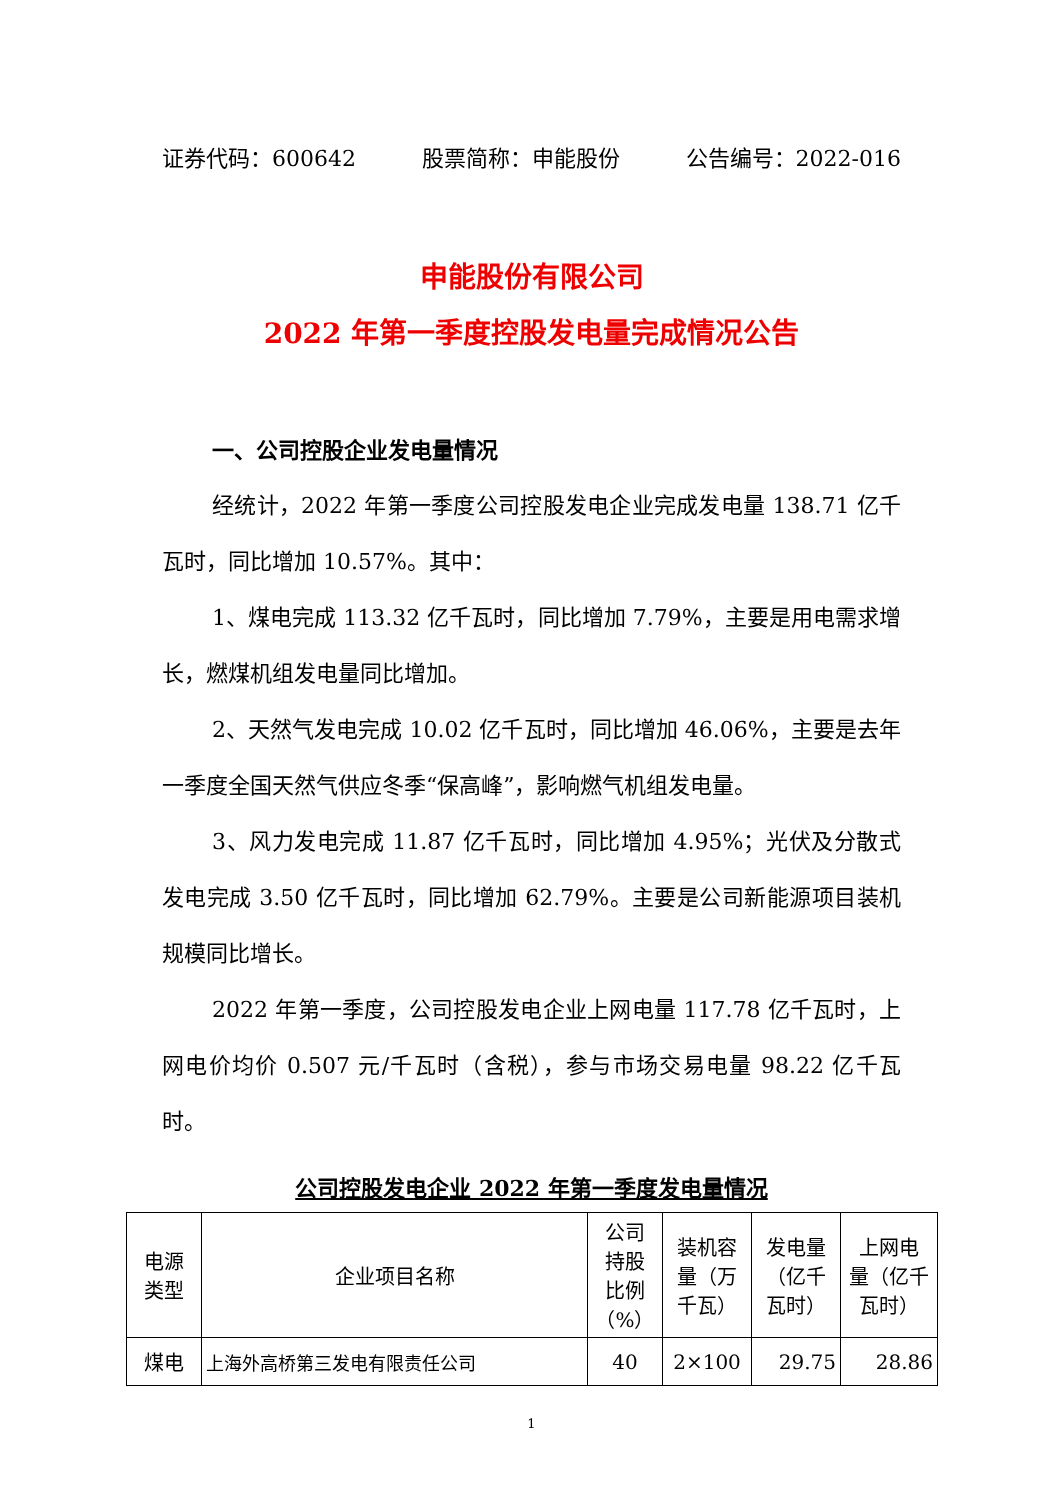证券代码：600642 股票简称：申能股份 公告编号：2022-016
申能股份有限公司
2022 年第一季度控股发电量完成情况公告
一、公司控股企业发电量情况
经统计，2022 年第一季度公司控股发电企业完成发电量 138.71 亿千瓦时，同比增加 10.57%。其中：
1、煤电完成 113.32 亿千瓦时，同比增加 7.79%，主要是用电需求增长，燃煤机组发电量同比增加。
2、天然气发电完成 10.02 亿千瓦时，同比增加 46.06%，主要是去年一季度全国天然气供应冬季“保高峰”，影响燃气机组发电量。
3、风力发电完成 11.87 亿千瓦时，同比增加 4.95%；光伏及分散式发电完成 3.50 亿千瓦时，同比增加 62.79%。主要是公司新能源项目装机规模同比增长。
2022 年第一季度，公司控股发电企业上网电量 117.78 亿千瓦时，上网电价均价 0.507 元/千瓦时（含税），参与市场交易电量 98.22 亿千瓦时。
公司控股发电企业 2022 年第一季度发电量情况
| 电源 类型 | 企业项目名称 | 公司 持股 比例 （%） | 装机容 量（万 千瓦） | 发电量 （亿千 瓦时） | 上网电 量（亿千 瓦时） |
| --- | --- | --- | --- | --- | --- |
| 煤电 | 上海外高桥第三发电有限责任公司 | 40 | 2×100 | 29.75 | 28.86 |
1